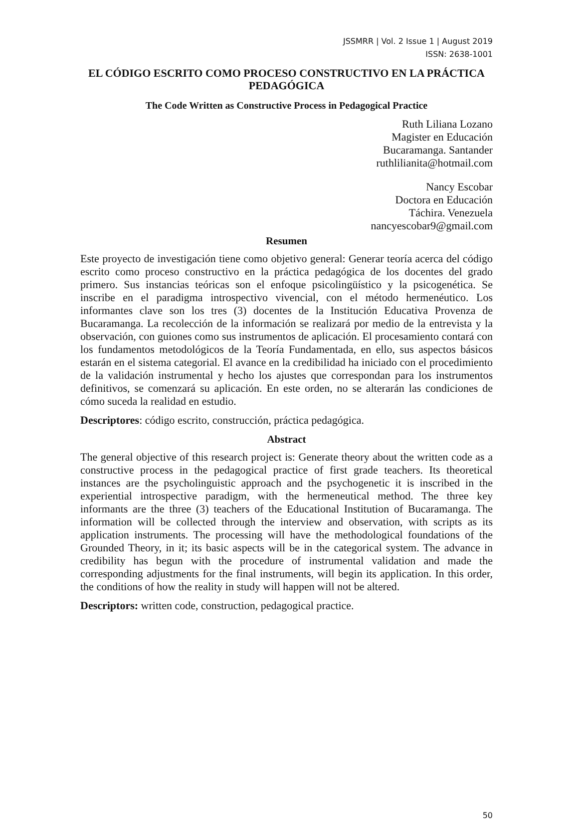JSSMRR | Vol. 2 Issue 1 | August 2019
ISSN: 2638-1001
EL CÓDIGO ESCRITO COMO PROCESO CONSTRUCTIVO EN LA PRÁCTICA PEDAGÓGICA
The Code Written as Constructive Process in Pedagogical Practice
Ruth Liliana Lozano
Magister en Educación
Bucaramanga. Santander
ruthlilianita@hotmail.com
Nancy Escobar
Doctora en Educación
Táchira. Venezuela
nancyescobar9@gmail.com
Resumen
Este proyecto de investigación tiene como objetivo general: Generar teoría acerca del código escrito como proceso constructivo en la práctica pedagógica de los docentes del grado primero. Sus instancias teóricas son el enfoque psicolingüístico y la psicogenética. Se inscribe en el paradigma introspectivo vivencial, con el método hermenéutico. Los informantes clave son los tres (3) docentes de la Institución Educativa Provenza de Bucaramanga. La recolección de la información se realizará por medio de la entrevista y la observación, con guiones como sus instrumentos de aplicación. El procesamiento contará con los fundamentos metodológicos de la Teoría Fundamentada, en ello, sus aspectos básicos estarán en el sistema categorial. El avance en la credibilidad ha iniciado con el procedimiento de la validación instrumental y hecho los ajustes que correspondan para los instrumentos definitivos, se comenzará su aplicación. En este orden, no se alterarán las condiciones de cómo suceda la realidad en estudio.
Descriptores: código escrito, construcción, práctica pedagógica.
Abstract
The general objective of this research project is: Generate theory about the written code as a constructive process in the pedagogical practice of first grade teachers. Its theoretical instances are the psycholinguistic approach and the psychogenetic it is inscribed in the experiential introspective paradigm, with the hermeneutical method. The three key informants are the three (3) teachers of the Educational Institution of Bucaramanga. The information will be collected through the interview and observation, with scripts as its application instruments. The processing will have the methodological foundations of the Grounded Theory, in it; its basic aspects will be in the categorical system. The advance in credibility has begun with the procedure of instrumental validation and made the corresponding adjustments for the final instruments, will begin its application. In this order, the conditions of how the reality in study will happen will not be altered.
Descriptors: written code, construction, pedagogical practice.
50